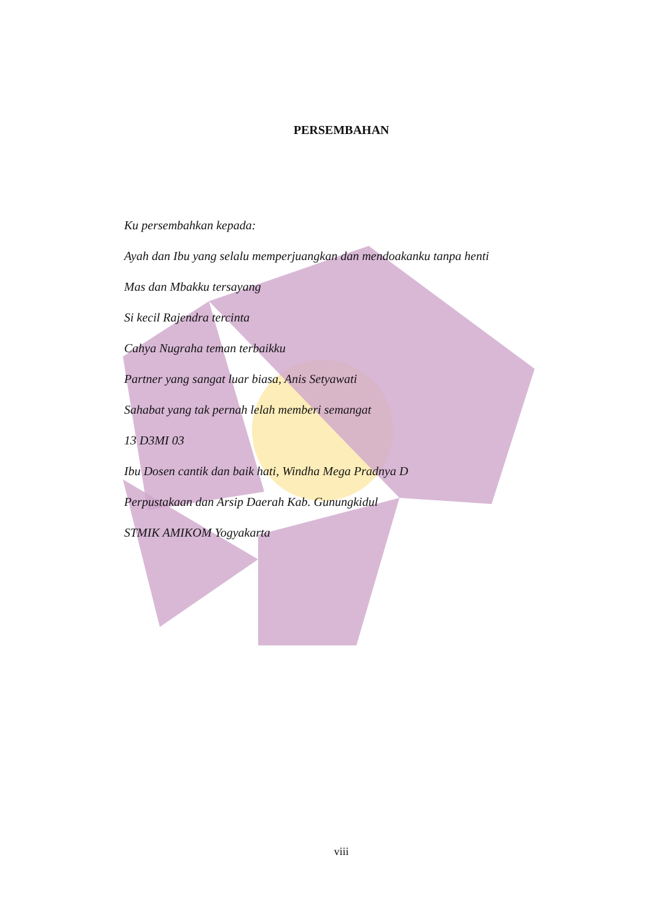PERSEMBAHAN
Ku persembahkan kepada:
Ayah dan Ibu yang selalu memperjuangkan dan mendoakanku tanpa henti
Mas dan Mbakku tersayang
Si kecil Rajendra tercinta
Cahya Nugraha teman terbaikku
Partner yang sangat luar biasa, Anis Setyawati
Sahabat yang tak pernah lelah memberi semangat
13 D3MI 03
Ibu Dosen cantik dan baik hati, Windha Mega Pradnya D
Perpustakaan dan Arsip Daerah Kab. Gunungkidul
STMIK AMIKOM Yogyakarta
viii